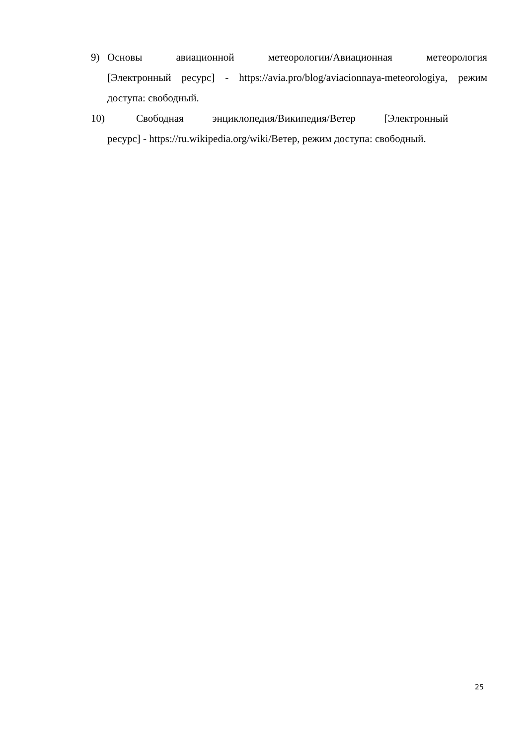9) Основы авиационной метеорологии/Авиационная метеорология [Электронный ресурс] - https://avia.pro/blog/aviacionnaya-meteorologiya, режим доступа: свободный.
10) Свободная энциклопедия/Википедия/Ветер [Электронный
ресурс] - https://ru.wikipedia.org/wiki/Ветер, режим доступа: свободный.
25